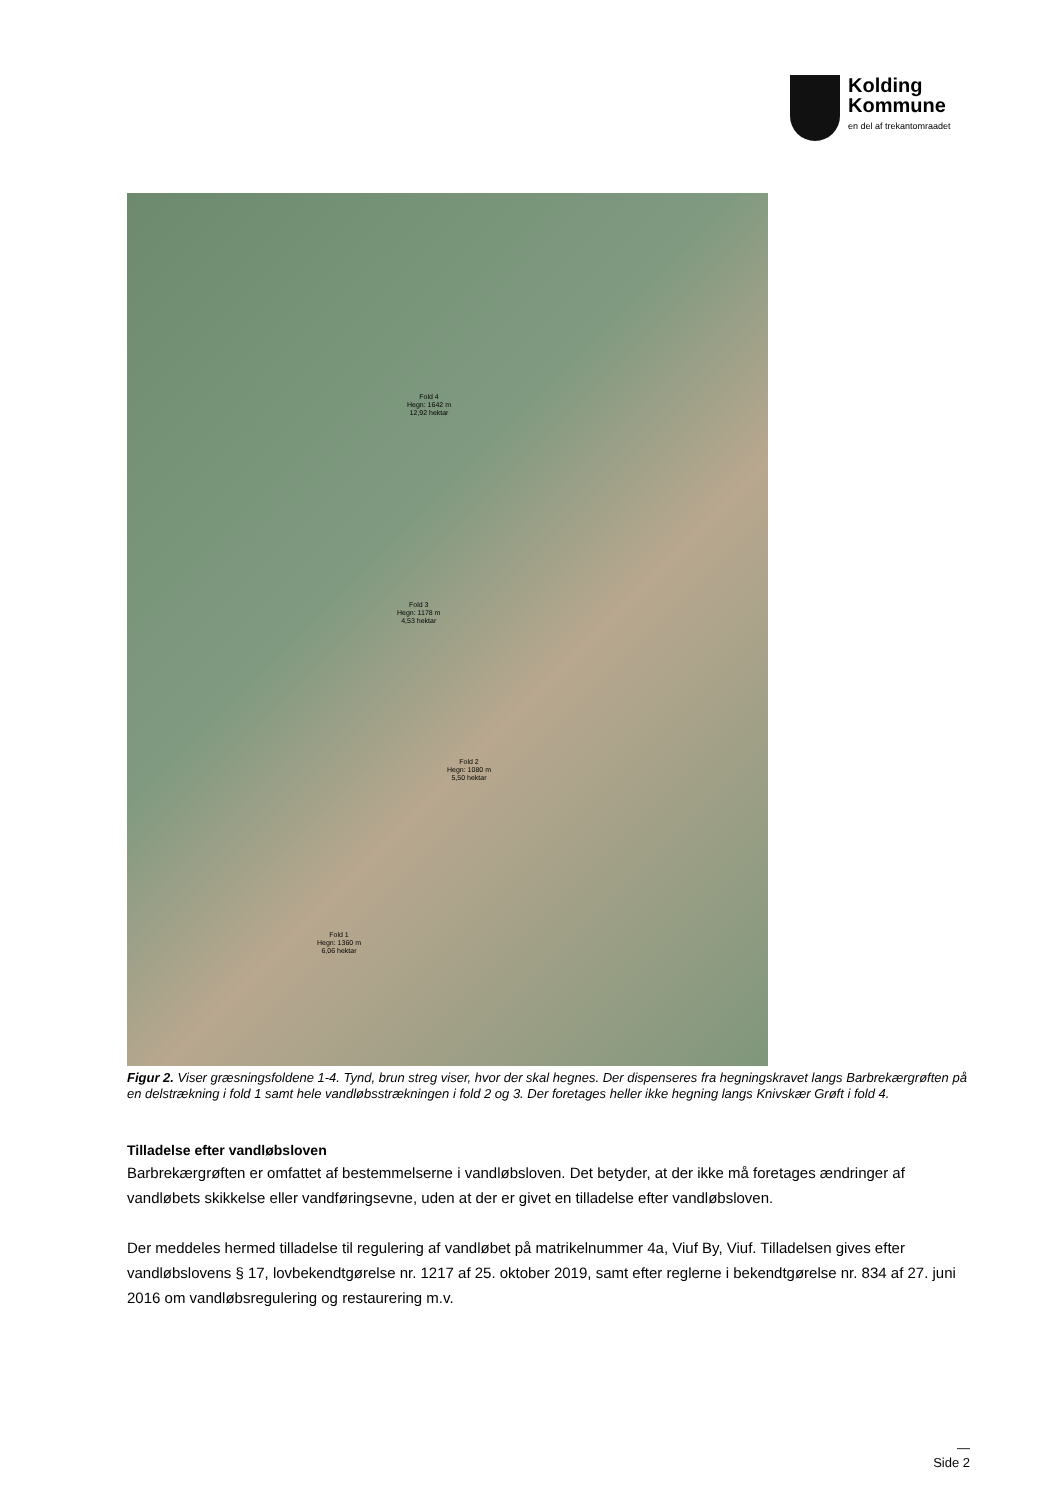Kolding
Kommune
en del af trekantomraadet
Fold 4
Hegn: 1642 m
12,92 hektar
Fold 3
Hegn: 1178 m
4,53 hektar
Fold 2
Hegn: 1080 m
5,50 hektar
Fold 1
Hegn: 1360 m
6,06 hektar
Figur 2. Viser græsningsfoldene 1-4. Tynd, brun streg viser, hvor der skal hegnes. Der dispenseres fra hegningskravet langs Barbrekærgrøften på en delstrækning i fold 1 samt hele vandløbsstrækningen i fold 2 og 3. Der foretages heller ikke hegning langs Knivskær Grøft i fold 4.
Tilladelse efter vandløbsloven
Barbrekærgrøften er omfattet af bestemmelserne i vandløbsloven. Det betyder, at der ikke må foretages ændringer af vandløbets skikkelse eller vandføringsevne, uden at der er givet en tilladelse efter vandløbsloven.
Der meddeles hermed tilladelse til regulering af vandløbet på matrikelnummer 4a, Viuf By, Viuf. Tilladelsen gives efter vandløbslovens § 17, lovbekendtgørelse nr. 1217 af 25. oktober 2019, samt efter reglerne i bekendtgørelse nr. 834 af 27. juni 2016 om vandløbsregulering og restaurering m.v.
—
Side 2